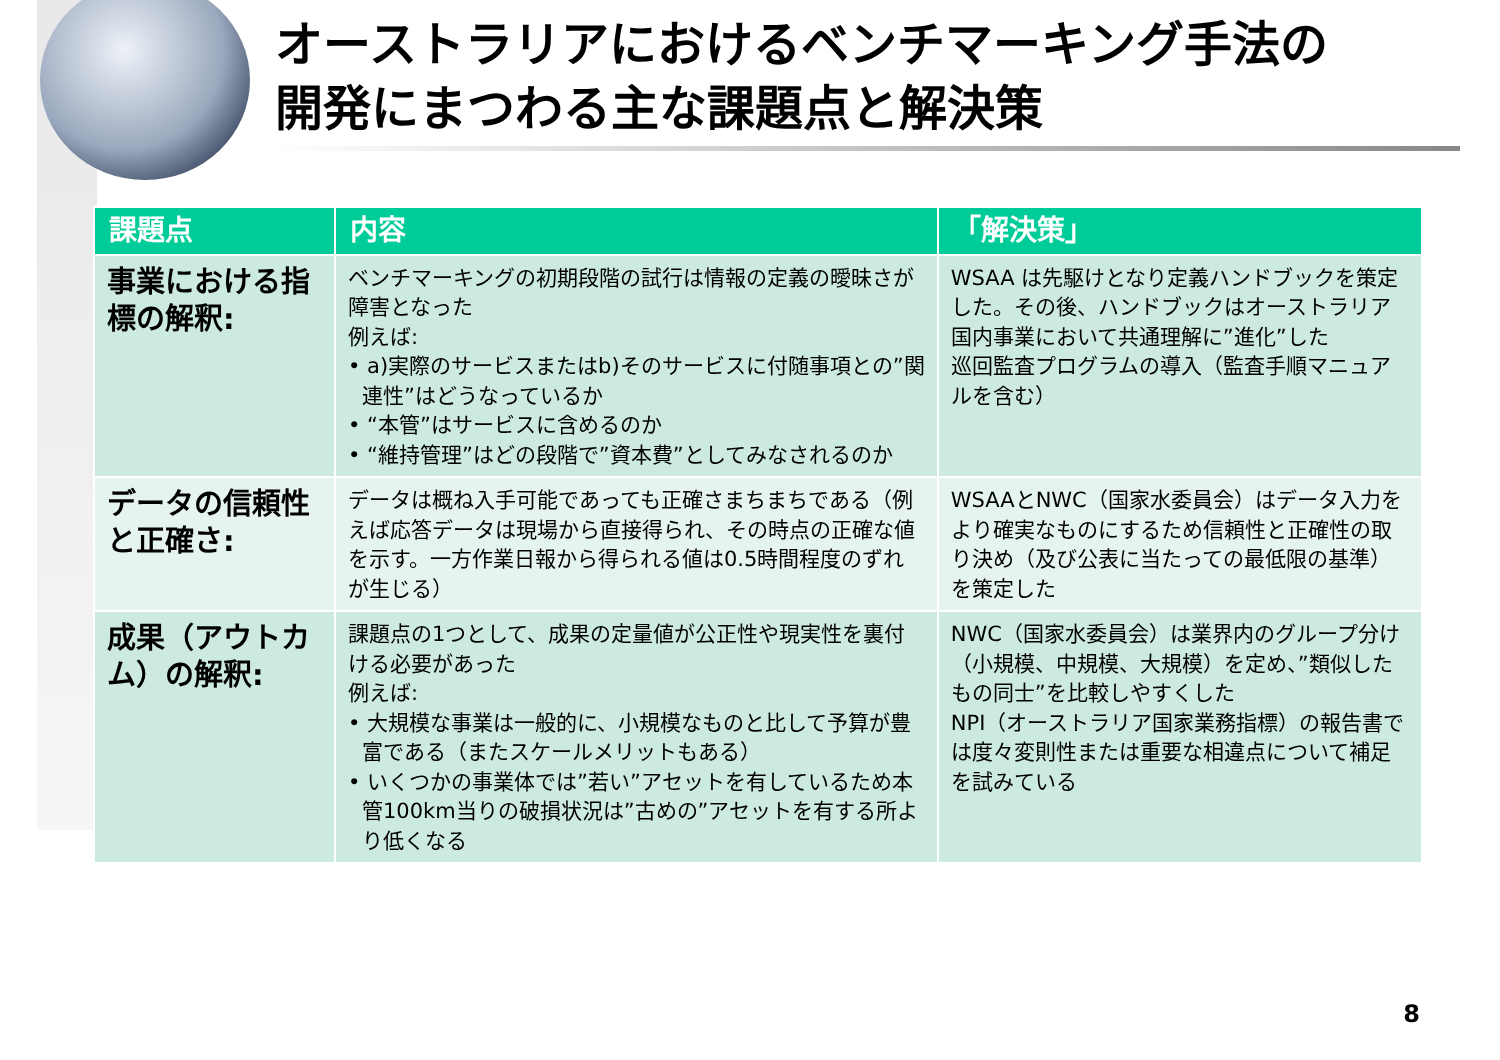オーストラリアにおけるベンチマーキング手法の
開発にまつわる主な課題点と解決策
| 課題点 | 内容 | 「解決策」 |
| --- | --- | --- |
| 事業における指標の解釈: | ベンチマーキングの初期段階の試行は情報の定義の曖昧さが障害となった 例えば: • a)実際のサービスまたはb)そのサービスに付随事項との”関連性”はどうなっているか • “本管”はサービスに含めるのか • “維持管理”はどの段階で”資本費”としてみなされるのか | WSAA は先駆けとなり定義ハンドブックを策定した。その後、ハンドブックはオーストラリア国内事業において共通理解に”進化”した 巡回監査プログラムの導入（監査手順マニュアルを含む） |
| データの信頼性と正確さ: | データは概ね入手可能であっても正確さまちまちである（例えば応答データは現場から直接得られ、その時点の正確な値を示す。一方作業日報から得られる値は0.5時間程度のずれが生じる） | WSAAとNWC（国家水委員会）はデータ入力をより確実なものにするため信頼性と正確性の取り決め（及び公表に当たっての最低限の基準）を策定した |
| 成果（アウトカム）の解釈: | 課題点の1つとして、成果の定量値が公正性や現実性を裏付ける必要があった 例えば: • 大規模な事業は一般的に、小規模なものと比して予算が豊富である（またスケールメリットもある） • いくつかの事業体では”若い”アセットを有しているため本管100km当りの破損状況は”古めの”アセットを有する所より低くなる | NWC（国家水委員会）は業界内のグループ分け（小規模、中規模、大規模）を定め、”類似したもの同士”を比較しやすくした NPI（オーストラリア国家業務指標）の報告書では度々変則性または重要な相違点について補足を試みている |
8